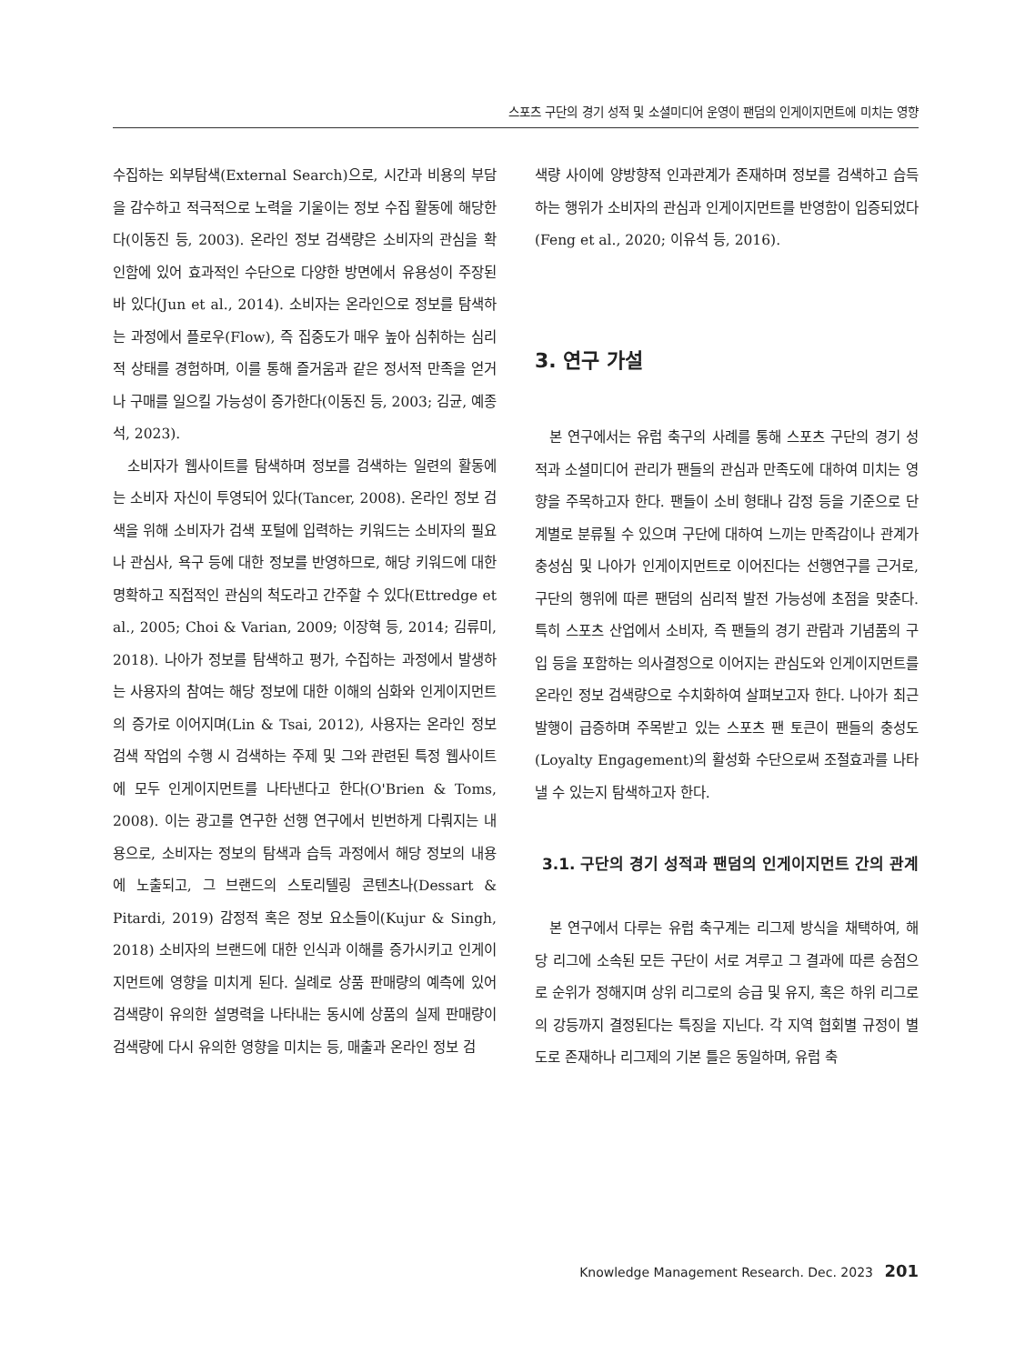스포츠 구단의 경기 성적 및 소셜미디어 운영이 팬덤의 인게이지먼트에 미치는 영향
수집하는 외부탐색(External Search)으로, 시간과 비용의 부담을 감수하고 적극적으로 노력을 기울이는 정보 수집 활동에 해당한다(이동진 등, 2003). 온라인 정보 검색량은 소비자의 관심을 확인함에 있어 효과적인 수단으로 다양한 방면에서 유용성이 주장된 바 있다(Jun et al., 2014). 소비자는 온라인으로 정보를 탐색하는 과정에서 플로우(Flow), 즉 집중도가 매우 높아 심취하는 심리적 상태를 경험하며, 이를 통해 즐거움과 같은 정서적 만족을 얻거나 구매를 일으킬 가능성이 증가한다(이동진 등, 2003; 김균, 예종석, 2023).
소비자가 웹사이트를 탐색하며 정보를 검색하는 일련의 활동에는 소비자 자신이 투영되어 있다(Tancer, 2008). 온라인 정보 검색을 위해 소비자가 검색 포털에 입력하는 키워드는 소비자의 필요나 관심사, 욕구 등에 대한 정보를 반영하므로, 해당 키워드에 대한 명확하고 직접적인 관심의 척도라고 간주할 수 있다(Ettredge et al., 2005; Choi & Varian, 2009; 이장혁 등, 2014; 김류미, 2018). 나아가 정보를 탐색하고 평가, 수집하는 과정에서 발생하는 사용자의 참여는 해당 정보에 대한 이해의 심화와 인게이지먼트의 증가로 이어지며(Lin & Tsai, 2012), 사용자는 온라인 정보 검색 작업의 수행 시 검색하는 주제 및 그와 관련된 특정 웹사이트에 모두 인게이지먼트를 나타낸다고 한다(O'Brien & Toms, 2008). 이는 광고를 연구한 선행 연구에서 빈번하게 다뤄지는 내용으로, 소비자는 정보의 탐색과 습득 과정에서 해당 정보의 내용에 노출되고, 그 브랜드의 스토리텔링 콘텐츠나(Dessart & Pitardi, 2019) 감정적 혹은 정보 요소들이(Kujur & Singh, 2018) 소비자의 브랜드에 대한 인식과 이해를 증가시키고 인게이지먼트에 영향을 미치게 된다. 실례로 상품 판매량의 예측에 있어 검색량이 유의한 설명력을 나타내는 동시에 상품의 실제 판매량이 검색량에 다시 유의한 영향을 미치는 등, 매출과 온라인 정보 검
색량 사이에 양방향적 인과관계가 존재하며 정보를 검색하고 습득하는 행위가 소비자의 관심과 인게이지먼트를 반영함이 입증되었다(Feng et al., 2020; 이유석 등, 2016).
3. 연구 가설
본 연구에서는 유럽 축구의 사례를 통해 스포츠 구단의 경기 성적과 소셜미디어 관리가 팬들의 관심과 만족도에 대하여 미치는 영향을 주목하고자 한다. 팬들이 소비 형태나 감정 등을 기준으로 단계별로 분류될 수 있으며 구단에 대하여 느끼는 만족감이나 관계가 충성심 및 나아가 인게이지먼트로 이어진다는 선행연구를 근거로, 구단의 행위에 따른 팬덤의 심리적 발전 가능성에 초점을 맞춘다. 특히 스포츠 산업에서 소비자, 즉 팬들의 경기 관람과 기념품의 구입 등을 포함하는 의사결정으로 이어지는 관심도와 인게이지먼트를 온라인 정보 검색량으로 수치화하여 살펴보고자 한다. 나아가 최근 발행이 급증하며 주목받고 있는 스포츠 팬 토큰이 팬들의 충성도(Loyalty Engagement)의 활성화 수단으로써 조절효과를 나타낼 수 있는지 탐색하고자 한다.
3.1. 구단의 경기 성적과 팬덤의 인게이지먼트 간의 관계
본 연구에서 다루는 유럽 축구계는 리그제 방식을 채택하여, 해당 리그에 소속된 모든 구단이 서로 겨루고 그 결과에 따른 승점으로 순위가 정해지며 상위 리그로의 승급 및 유지, 혹은 하위 리그로의 강등까지 결정된다는 특징을 지닌다. 각 지역 협회별 규정이 별도로 존재하나 리그제의 기본 틀은 동일하며, 유럽 축
Knowledge Management Research. Dec. 2023 201